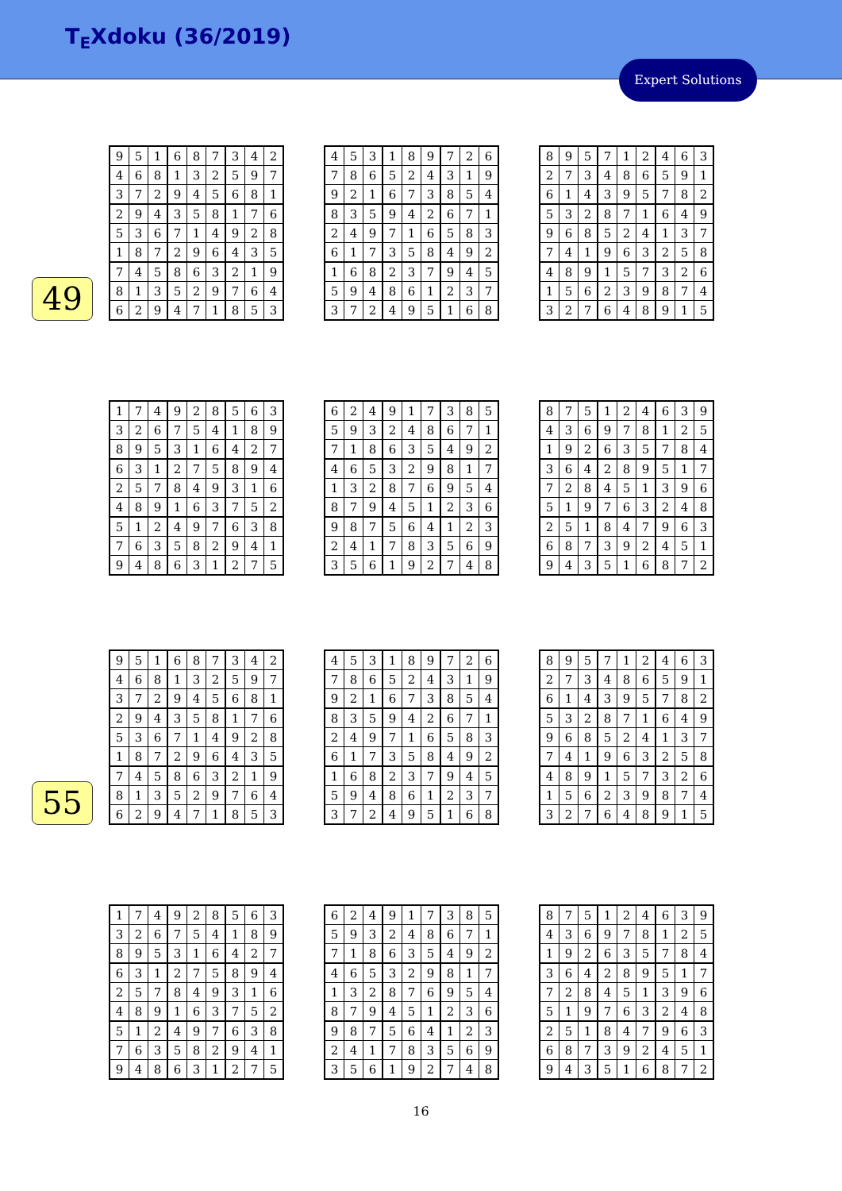T<sub>E</sub>Xdoku (36/2019)
Expert Solutions
49
| 9 | 5 | 1 | 6 | 8 | 7 | 3 | 4 | 2 |
| 4 | 6 | 8 | 1 | 3 | 2 | 5 | 9 | 7 |
| 3 | 7 | 2 | 9 | 4 | 5 | 6 | 8 | 1 |
| 2 | 9 | 4 | 3 | 5 | 8 | 1 | 7 | 6 |
| 5 | 3 | 6 | 7 | 1 | 4 | 9 | 2 | 8 |
| 1 | 8 | 7 | 2 | 9 | 6 | 4 | 3 | 5 |
| 7 | 4 | 5 | 8 | 6 | 3 | 2 | 1 | 9 |
| 8 | 1 | 3 | 5 | 2 | 9 | 7 | 6 | 4 |
| 6 | 2 | 9 | 4 | 7 | 1 | 8 | 5 | 3 |
| 4 | 5 | 3 | 1 | 8 | 9 | 7 | 2 | 6 |
| 7 | 8 | 6 | 5 | 2 | 4 | 3 | 1 | 9 |
| 9 | 2 | 1 | 6 | 7 | 3 | 8 | 5 | 4 |
| 8 | 3 | 5 | 9 | 4 | 2 | 6 | 7 | 1 |
| 2 | 4 | 9 | 7 | 1 | 6 | 5 | 8 | 3 |
| 6 | 1 | 7 | 3 | 5 | 8 | 4 | 9 | 2 |
| 1 | 6 | 8 | 2 | 3 | 7 | 9 | 4 | 5 |
| 5 | 9 | 4 | 8 | 6 | 1 | 2 | 3 | 7 |
| 3 | 7 | 2 | 4 | 9 | 5 | 1 | 6 | 8 |
| 8 | 9 | 5 | 7 | 1 | 2 | 4 | 6 | 3 |
| 2 | 7 | 3 | 4 | 8 | 6 | 5 | 9 | 1 |
| 6 | 1 | 4 | 3 | 9 | 5 | 7 | 8 | 2 |
| 5 | 3 | 2 | 8 | 7 | 1 | 6 | 4 | 9 |
| 9 | 6 | 8 | 5 | 2 | 4 | 1 | 3 | 7 |
| 7 | 4 | 1 | 9 | 6 | 3 | 2 | 5 | 8 |
| 4 | 8 | 9 | 1 | 5 | 7 | 3 | 2 | 6 |
| 1 | 5 | 6 | 2 | 3 | 9 | 8 | 7 | 4 |
| 3 | 2 | 7 | 6 | 4 | 8 | 9 | 1 | 5 |
| 1 | 7 | 4 | 9 | 2 | 8 | 5 | 6 | 3 |
| 3 | 2 | 6 | 7 | 5 | 4 | 1 | 8 | 9 |
| 8 | 9 | 5 | 3 | 1 | 6 | 4 | 2 | 7 |
| 6 | 3 | 1 | 2 | 7 | 5 | 8 | 9 | 4 |
| 2 | 5 | 7 | 8 | 4 | 9 | 3 | 1 | 6 |
| 4 | 8 | 9 | 1 | 6 | 3 | 7 | 5 | 2 |
| 5 | 1 | 2 | 4 | 9 | 7 | 6 | 3 | 8 |
| 7 | 6 | 3 | 5 | 8 | 2 | 9 | 4 | 1 |
| 9 | 4 | 8 | 6 | 3 | 1 | 2 | 7 | 5 |
| 6 | 2 | 4 | 9 | 1 | 7 | 3 | 8 | 5 |
| 5 | 9 | 3 | 2 | 4 | 8 | 6 | 7 | 1 |
| 7 | 1 | 8 | 6 | 3 | 5 | 4 | 9 | 2 |
| 4 | 6 | 5 | 3 | 2 | 9 | 8 | 1 | 7 |
| 1 | 3 | 2 | 8 | 7 | 6 | 9 | 5 | 4 |
| 8 | 7 | 9 | 4 | 5 | 1 | 2 | 3 | 6 |
| 9 | 8 | 7 | 5 | 6 | 4 | 1 | 2 | 3 |
| 2 | 4 | 1 | 7 | 8 | 3 | 5 | 6 | 9 |
| 3 | 5 | 6 | 1 | 9 | 2 | 7 | 4 | 8 |
| 8 | 7 | 5 | 1 | 2 | 4 | 6 | 3 | 9 |
| 4 | 3 | 6 | 9 | 7 | 8 | 1 | 2 | 5 |
| 1 | 9 | 2 | 6 | 3 | 5 | 7 | 8 | 4 |
| 3 | 6 | 4 | 2 | 8 | 9 | 5 | 1 | 7 |
| 7 | 2 | 8 | 4 | 5 | 1 | 3 | 9 | 6 |
| 5 | 1 | 9 | 7 | 6 | 3 | 2 | 4 | 8 |
| 2 | 5 | 1 | 8 | 4 | 7 | 9 | 6 | 3 |
| 6 | 8 | 7 | 3 | 9 | 2 | 4 | 5 | 1 |
| 9 | 4 | 3 | 5 | 1 | 6 | 8 | 7 | 2 |
55
| 9 | 5 | 1 | 6 | 8 | 7 | 3 | 4 | 2 |
| 4 | 6 | 8 | 1 | 3 | 2 | 5 | 9 | 7 |
| 3 | 7 | 2 | 9 | 4 | 5 | 6 | 8 | 1 |
| 2 | 9 | 4 | 3 | 5 | 8 | 1 | 7 | 6 |
| 5 | 3 | 6 | 7 | 1 | 4 | 9 | 2 | 8 |
| 1 | 8 | 7 | 2 | 9 | 6 | 4 | 3 | 5 |
| 7 | 4 | 5 | 8 | 6 | 3 | 2 | 1 | 9 |
| 8 | 1 | 3 | 5 | 2 | 9 | 7 | 6 | 4 |
| 6 | 2 | 9 | 4 | 7 | 1 | 8 | 5 | 3 |
| 4 | 5 | 3 | 1 | 8 | 9 | 7 | 2 | 6 |
| 7 | 8 | 6 | 5 | 2 | 4 | 3 | 1 | 9 |
| 9 | 2 | 1 | 6 | 7 | 3 | 8 | 5 | 4 |
| 8 | 3 | 5 | 9 | 4 | 2 | 6 | 7 | 1 |
| 2 | 4 | 9 | 7 | 1 | 6 | 5 | 8 | 3 |
| 6 | 1 | 7 | 3 | 5 | 8 | 4 | 9 | 2 |
| 1 | 6 | 8 | 2 | 3 | 7 | 9 | 4 | 5 |
| 5 | 9 | 4 | 8 | 6 | 1 | 2 | 3 | 7 |
| 3 | 7 | 2 | 4 | 9 | 5 | 1 | 6 | 8 |
| 8 | 9 | 5 | 7 | 1 | 2 | 4 | 6 | 3 |
| 2 | 7 | 3 | 4 | 8 | 6 | 5 | 9 | 1 |
| 6 | 1 | 4 | 3 | 9 | 5 | 7 | 8 | 2 |
| 5 | 3 | 2 | 8 | 7 | 1 | 6 | 4 | 9 |
| 9 | 6 | 8 | 5 | 2 | 4 | 1 | 3 | 7 |
| 7 | 4 | 1 | 9 | 6 | 3 | 2 | 5 | 8 |
| 4 | 8 | 9 | 1 | 5 | 7 | 3 | 2 | 6 |
| 1 | 5 | 6 | 2 | 3 | 9 | 8 | 7 | 4 |
| 3 | 2 | 7 | 6 | 4 | 8 | 9 | 1 | 5 |
| 1 | 7 | 4 | 9 | 2 | 8 | 5 | 6 | 3 |
| 3 | 2 | 6 | 7 | 5 | 4 | 1 | 8 | 9 |
| 8 | 9 | 5 | 3 | 1 | 6 | 4 | 2 | 7 |
| 6 | 3 | 1 | 2 | 7 | 5 | 8 | 9 | 4 |
| 2 | 5 | 7 | 8 | 4 | 9 | 3 | 1 | 6 |
| 4 | 8 | 9 | 1 | 6 | 3 | 7 | 5 | 2 |
| 5 | 1 | 2 | 4 | 9 | 7 | 6 | 3 | 8 |
| 7 | 6 | 3 | 5 | 8 | 2 | 9 | 4 | 1 |
| 9 | 4 | 8 | 6 | 3 | 1 | 2 | 7 | 5 |
| 6 | 2 | 4 | 9 | 1 | 7 | 3 | 8 | 5 |
| 5 | 9 | 3 | 2 | 4 | 8 | 6 | 7 | 1 |
| 7 | 1 | 8 | 6 | 3 | 5 | 4 | 9 | 2 |
| 4 | 6 | 5 | 3 | 2 | 9 | 8 | 1 | 7 |
| 1 | 3 | 2 | 8 | 7 | 6 | 9 | 5 | 4 |
| 8 | 7 | 9 | 4 | 5 | 1 | 2 | 3 | 6 |
| 9 | 8 | 7 | 5 | 6 | 4 | 1 | 2 | 3 |
| 2 | 4 | 1 | 7 | 8 | 3 | 5 | 6 | 9 |
| 3 | 5 | 6 | 1 | 9 | 2 | 7 | 4 | 8 |
| 8 | 7 | 5 | 1 | 2 | 4 | 6 | 3 | 9 |
| 4 | 3 | 6 | 9 | 7 | 8 | 1 | 2 | 5 |
| 1 | 9 | 2 | 6 | 3 | 5 | 7 | 8 | 4 |
| 3 | 6 | 4 | 2 | 8 | 9 | 5 | 1 | 7 |
| 7 | 2 | 8 | 4 | 5 | 1 | 3 | 9 | 6 |
| 5 | 1 | 9 | 7 | 6 | 3 | 2 | 4 | 8 |
| 2 | 5 | 1 | 8 | 4 | 7 | 9 | 6 | 3 |
| 6 | 8 | 7 | 3 | 9 | 2 | 4 | 5 | 1 |
| 9 | 4 | 3 | 5 | 1 | 6 | 8 | 7 | 2 |
16